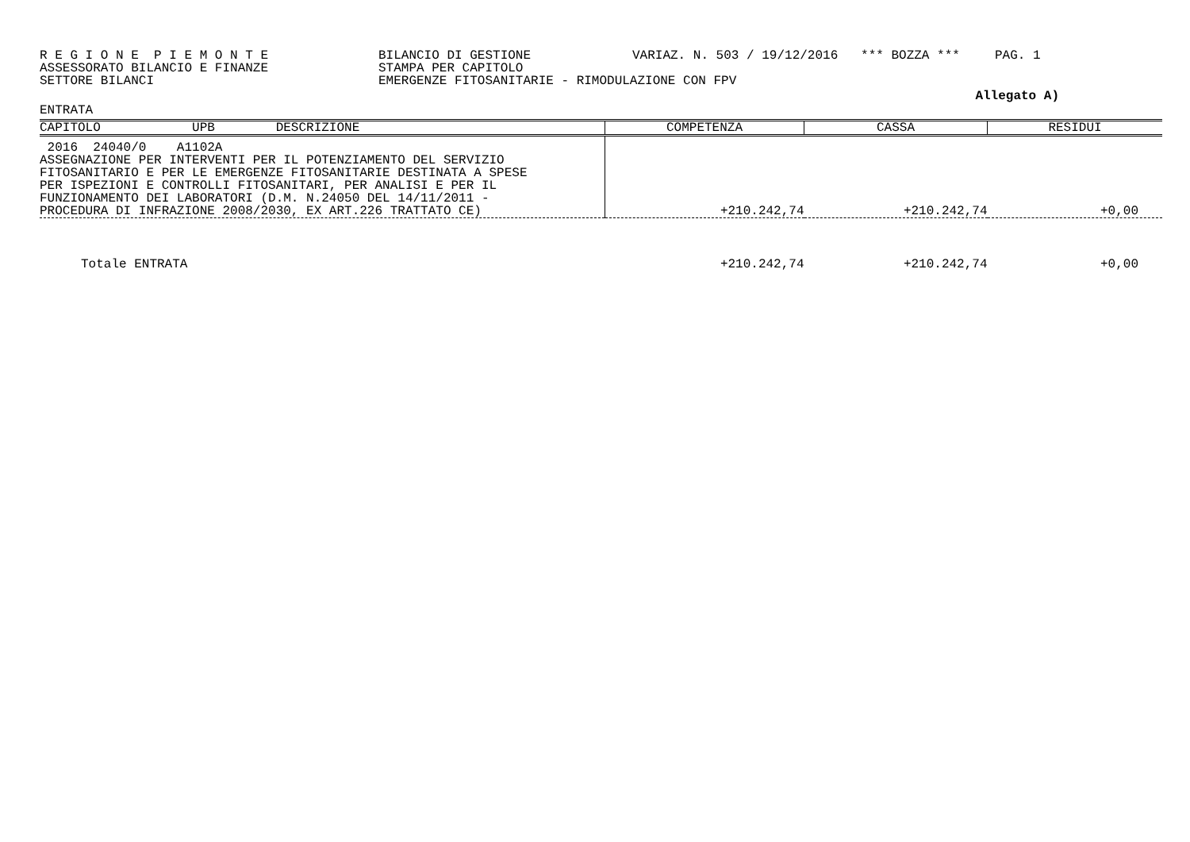R E G I O N E P I E M O N T E ASSESSORATO BILANCIO E FINANZE SETTORE BILANCI
BILANCIO DI GESTIONE STAMPA PER CAPITOLO EMERGENZE FITOSANITARIE - RIMODULAZIONE CON FPV
VARIAZ. N. 503 / 19/12/2016 *** BOZZA ***
PAG. 1
Allegato A)
ENTRATA
| CAPITOLO UPB DESCRIZIONE | COMPETENZA | CASSA | RESIDUI |
| --- | --- | --- | --- |
| 2016 24040/0 A1102A ASSEGNAZIONE PER INTERVENTI PER IL POTENZIAMENTO DEL SERVIZIO FITOSANITARIO E PER LE EMERGENZE FITOSANITARIE DESTINATA A SPESE PER ISPEZIONI E CONTROLLI FITOSANITARI, PER ANALISI E PER IL FUNZIONAMENTO DEI LABORATORI (D.M. N.24050 DEL 14/11/2011 - PROCEDURA DI INFRAZIONE 2008/2030, EX ART.226 TRATTATO CE) | +210.242,74 | +210.242,74 | +0,00 |
| Totale ENTRATA | +210.242,74 | +210.242,74 | +0,00 |